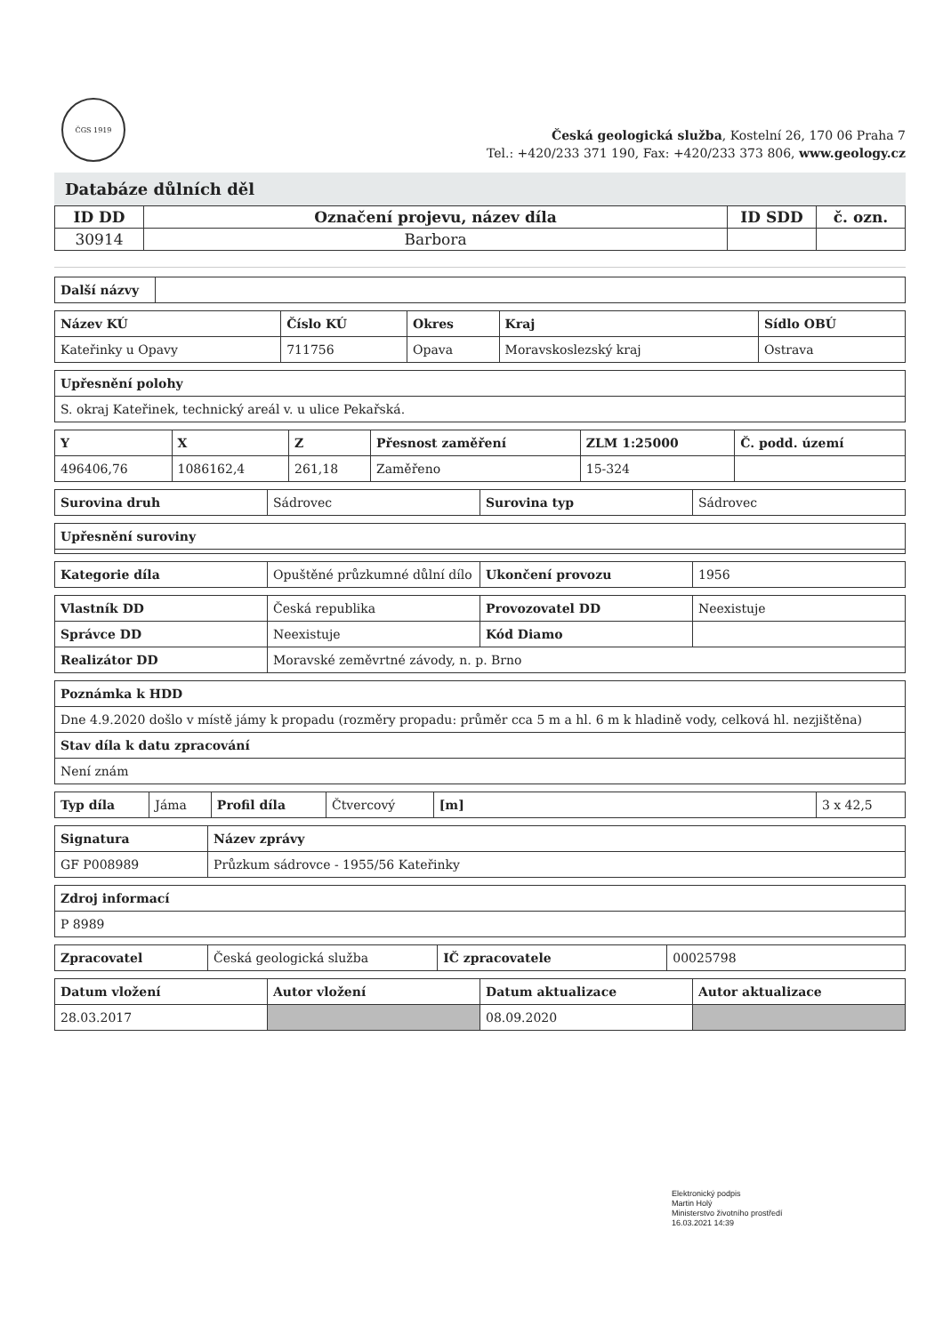ČGS 1919
Česká geologická služba, Kostelní 26, 170 06 Praha 7
Tel.: +420/233 371 190, Fax: +420/233 373 806, www.geology.cz
Databáze důlních děl
| ID DD | Označení projevu, název díla | ID SDD | č. ozn. |
| --- | --- | --- | --- |
| 30914 | Barbora | | |
| Další názvy | |
| Název KÚ | Číslo KÚ | Okres | Kraj | Sídlo OBÚ |
| --- | --- | --- | --- | --- |
| Kateřinky u Opavy | 711756 | Opava | Moravskoslezský kraj | Ostrava |
| Upřesnění polohy |
| --- |
| S. okraj Kateřinek, technický areál v. u ulice Pekařská. |
| Y | X | Z | Přesnost zaměření | ZLM 1:25000 | Č. podd. území |
| --- | --- | --- | --- | --- | --- |
| 496406,76 | 1086162,4 | 261,18 | Zaměřeno | 15-324 | |
| Surovina druh | Sádrovec | Surovina typ | Sádrovec |
| Upřesnění suroviny |
| --- |
| Kategorie díla | Opuštěné průzkumné důlní dílo | Ukončení provozu | 1956 |
| Vlastník DD | Česká republika | Provozovatel DD | Neexistuje |
| Správce DD | Neexistuje | Kód Diamo | |
| Realizátor DD | Moravské zeměvrtné závody, n. p. Brno | | |
| Poznámka k HDD |
| --- |
| Dne 4.9.2020 došlo v místě jámy k propadu (rozměry propadu: průměr cca 5 m a hl. 6 m k hladině vody, celková hl. nezjištěna) |
| Stav díla k datu zpracování |
| Není znám |
| Typ díla | Jáma | Profil díla | Čtvercový | [m] | 3 x 42,5 |
| Signatura | Název zprávy |
| --- | --- |
| GF P008989 | Průzkum sádrovce - 1955/56 Kateřinky |
| Zdroj informací |
| --- |
| P 8989 |
| Zpracovatel | Česká geologická služba | IČ zpracovatele | 00025798 |
| Datum vložení | Autor vložení | Datum aktualizace | Autor aktualizace |
| --- | --- | --- | --- |
| 28.03.2017 | | 08.09.2020 | |
Elektronický podpis
Martin Holý
Ministerstvo životního prostředí
16.03.2021 14:39